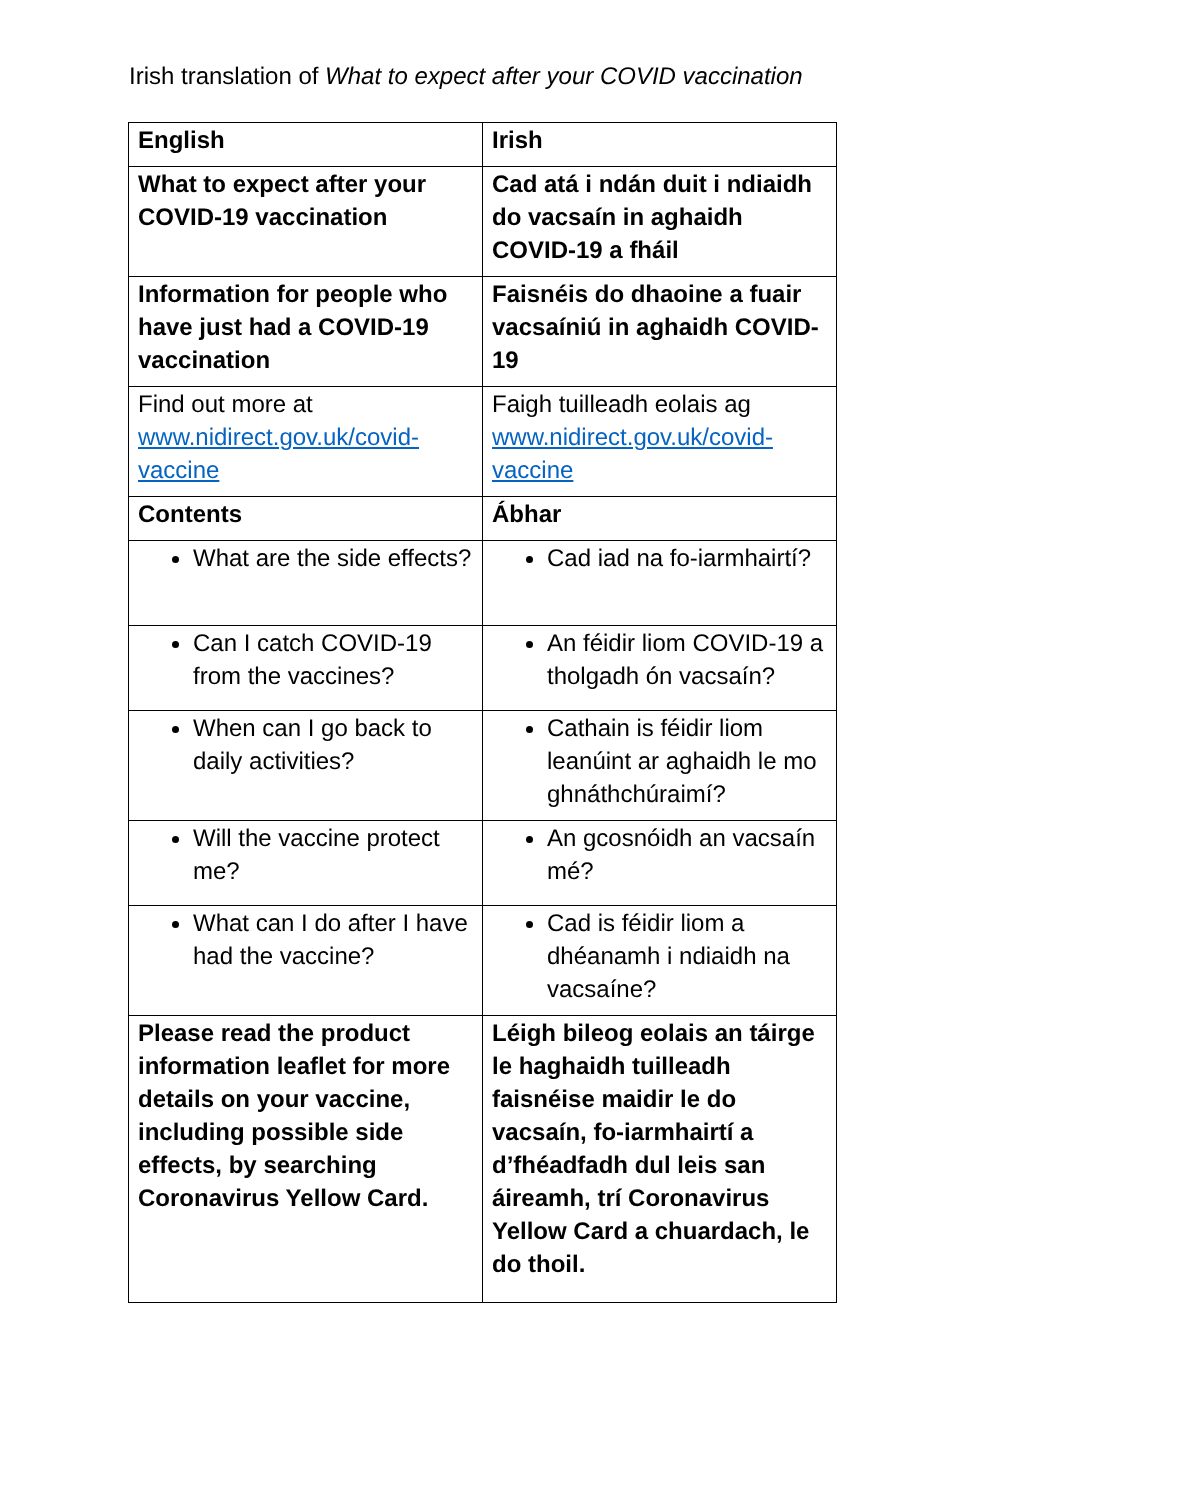Irish translation of What to expect after your COVID vaccination
| English | Irish |
| --- | --- |
| What to expect after your COVID-19 vaccination | Cad atá i ndán duit i ndiaidh do vacsaín in aghaidh COVID-19 a fháil |
| Information for people who have just had a COVID-19 vaccination | Faisnéis do dhaoine a fuair vacsaíniú in aghaidh COVID-19 |
| Find out more at www.nidirect.gov.uk/covid-vaccine | Faigh tuilleadh eolais ag www.nidirect.gov.uk/covid-vaccine |
| Contents | Ábhar |
| What are the side effects? | Cad iad na fo-iarmhairtí? |
| Can I catch COVID-19 from the vaccines? | An féidir liom COVID-19 a tholgadh ón vacsaín? |
| When can I go back to daily activities? | Cathain is féidir liom leanúint ar aghaidh le mo ghnáthchúraimí? |
| Will the vaccine protect me? | An gcosnóidh an vacsaín mé? |
| What can I do after I have had the vaccine? | Cad is féidir liom a dhéanamh i ndiaidh na vacsaíne? |
| Please read the product information leaflet for more details on your vaccine, including possible side effects, by searching Coronavirus Yellow Card. | Léigh bileog eolais an táirge le haghaidh tuilleadh faisnéise maidir le do vacsaín, fo-iarmhairtí a d’fhéadfadh dul leis san áireamh, trí Coronavirus Yellow Card a chuardach, le do thoil. |